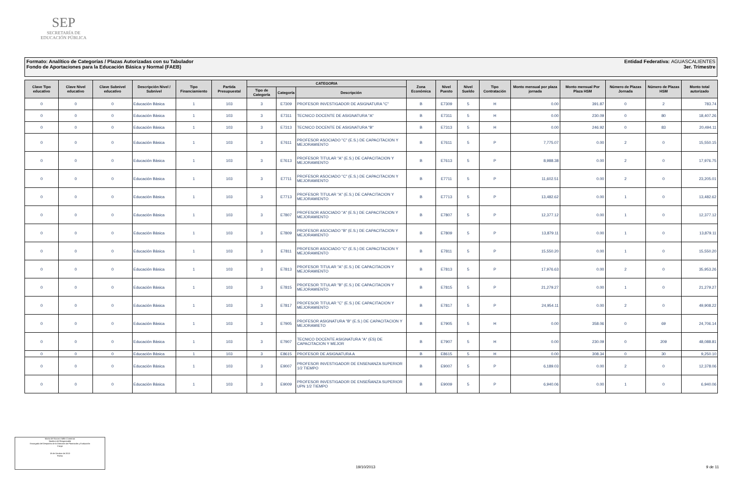SEP
SECRETARÍA DE
EDUCACIÓN PÚBLICA
Entidad Federativa: AGUASCALIENTES
3er. Trimestre
Formato: Analítico de Categorías / Plazas Autorizadas con su Tabulador
Fondo de Aportaciones para la Educación Básica y Normal (FAEB)
| Clave Tipo educativo | Clave Nivel educativo | Clave Subnivel educativo | Descripción Nivel / Subnivel | Tipo Financiamiento | Partida Presupuestal | CATEGORIA | | | Zona Económica | Nivel Puesto | Nivel Sueldo | Tipo Contratación | Monto mensual por plaza jornada | Monto mensual Por Plaza HSM | Número de Plazas Jornada | Número de Plazas HSM | Monto total autorizado |
| --- | --- | --- | --- | --- | --- | --- | --- | --- | --- | --- | --- | --- | --- | --- | --- | --- | --- |
| | | | | | | Tipo de Categoría | Categoría | Descripción | | | | | | | | | |
| 0 | 0 | 0 | Educación Básica | 1 | 103 | 3 | E7309 | PROFESOR INVESTIGADOR DE ASIGNATURA "C" | B | E7309 | 5 | H | 0.00 | 391.87 | 0 | 2 | 783.74 |
| 0 | 0 | 0 | Educación Básica | 1 | 103 | 3 | E7311 | TECNICO DOCENTE DE ASIGNATURA "A" | B | E7311 | 5 | H | 0.00 | 230.09 | 0 | 80 | 18,407.26 |
| 0 | 0 | 0 | Educación Básica | 1 | 103 | 3 | E7313 | TECNICO DOCENTE DE ASIGNATURA "B" | B | E7313 | 5 | H | 0.00 | 246.92 | 0 | 83 | 20,494.11 |
| 0 | 0 | 0 | Educación Básica | 1 | 103 | 3 | E7611 | PROFESOR ASOCIADO "C" (E.S.) DE CAPACITACION Y MEJORAMIENTO | B | E7611 | 5 | P | 7,775.07 | 0.00 | 2 | 0 | 15,550.15 |
| 0 | 0 | 0 | Educación Básica | 1 | 103 | 3 | E7613 | PROFESOR TITULAR "A" (E.S.) DE CAPACITACION Y MEJORAMIENTO | B | E7613 | 5 | P | 8,988.38 | 0.00 | 2 | 0 | 17,976.75 |
| 0 | 0 | 0 | Educación Básica | 1 | 103 | 3 | E7711 | PROFESOR ASOCIADO "C" (E.S.) DE CAPACITACION Y MEJORAMIENTO | B | E7711 | 5 | P | 11,602.51 | 0.00 | 2 | 0 | 23,205.01 |
| 0 | 0 | 0 | Educación Básica | 1 | 103 | 3 | E7713 | PROFESOR TITULAR "A" (E.S.) DE CAPACITACION Y MEJORAMIENTO | B | E7713 | 5 | P | 13,482.62 | 0.00 | 1 | 0 | 13,482.62 |
| 0 | 0 | 0 | Educación Básica | 1 | 103 | 3 | E7807 | PROFESOR ASOCIADO "A" (E.S.) DE CAPACITACION Y MEJORAMIENTO | B | E7807 | 5 | P | 12,377.12 | 0.00 | 1 | 0 | 12,377.12 |
| 0 | 0 | 0 | Educación Básica | 1 | 103 | 3 | E7809 | PROFESOR ASOCIADO "B" (E.S.) DE CAPACITACION Y MEJORAMIENTO | B | E7809 | 5 | P | 13,879.11 | 0.00 | 1 | 0 | 13,879.11 |
| 0 | 0 | 0 | Educación Básica | 1 | 103 | 3 | E7811 | PROFESOR ASOCIADO "C" (E.S.) DE CAPACITACION Y MEJORAMIENTO | B | E7811 | 5 | P | 15,550.20 | 0.00 | 1 | 0 | 15,550.20 |
| 0 | 0 | 0 | Educación Básica | 1 | 103 | 3 | E7813 | PROFESOR TITULAR "A" (E.S.) DE CAPACITACION Y MEJORAMIENTO | B | E7813 | 5 | P | 17,976.63 | 0.00 | 2 | 0 | 35,953.26 |
| 0 | 0 | 0 | Educación Básica | 1 | 103 | 3 | E7815 | PROFESOR TITULAR "B" (E.S.) DE CAPACITACION Y MEJORAMIENTO | B | E7815 | 5 | P | 21,279.27 | 0.00 | 1 | 0 | 21,279.27 |
| 0 | 0 | 0 | Educación Básica | 1 | 103 | 3 | E7817 | PROFESOR TITULAR "C" (E.S.) DE CAPACITACION Y MEJORAMIENTO | B | E7817 | 5 | P | 24,954.11 | 0.00 | 2 | 0 | 49,908.22 |
| 0 | 0 | 0 | Educación Básica | 1 | 103 | 3 | E7905 | PROFESOR ASIGNATURA "B" (E.S.) DE CAPACITACION Y MEJORAMIETO | B | E7905 | 5 | H | 0.00 | 358.06 | 0 | 69 | 24,706.14 |
| 0 | 0 | 0 | Educación Básica | 1 | 103 | 3 | E7907 | TECNICO DOCENTE ASIGNATURA "A" (ES) DE CAPACITACION Y MEJOR | B | E7907 | 5 | H | 0.00 | 230.09 | 0 | 209 | 48,088.81 |
| 0 | 0 | 0 | Educación Básica | 1 | 103 | 3 | E8615 | PROFESOR DE ASIGNATURA A | B | E8615 | 5 | H | 0.00 | 308.34 | 0 | 30 | 9,250.10 |
| 0 | 0 | 0 | Educación Básica | 1 | 103 | 3 | E9007 | PROFESOR INVESTIGADOR DE ENSENANZA SUPERIOR 1/2 TIEMPO | B | E9007 | 5 | P | 6,189.03 | 0.00 | 2 | 0 | 12,378.06 |
| 0 | 0 | 0 | Educación Básica | 1 | 103 | 3 | E9009 | PROFESOR INVESTIGADOR DE ENSEÑANZA SUPERIOR UPN 1/2 TIEMPO | B | E9009 | 5 | P | 6,940.06 | 0.00 | 1 | 0 | 6,940.06 |
María del Socorro Vallín Contreras
Nombre del Responsable
Encargada del Despacho de la Dirección de Planeación y Evaluación
Cargo
18 de Octubre de 2013
Fecha
19/10/2013 9 de 11